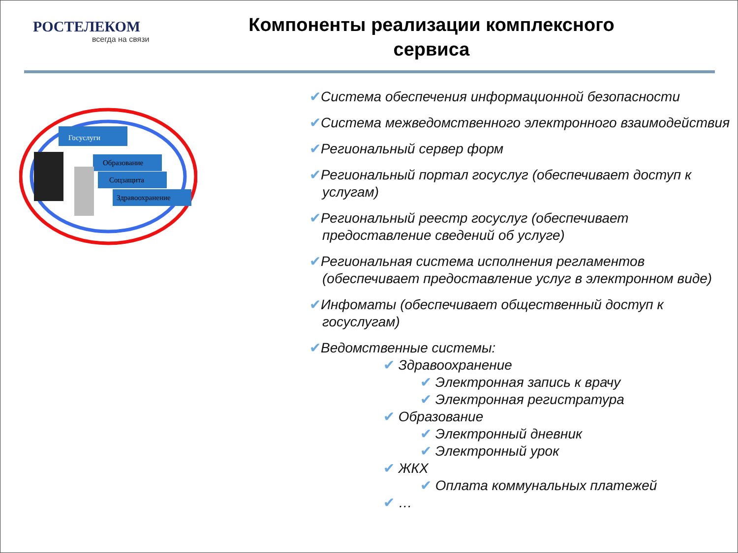РОСТЕЛЕКОМ
всегда на связи
Компоненты реализации комплексного сервиса
Госуслуги
Образование
Соцзащита
Здравоохранение
✔Система обеспечения информационной безопасности
✔Система межведомственного электронного взаимодействия
✔Региональный сервер форм
✔Региональный портал госуслуг (обеспечивает доступ к услугам)
✔Региональный реестр госуслуг (обеспечивает предоставление сведений об услуге)
✔Региональная система исполнения регламентов (обеспечивает предоставление услуг в электронном виде)
✔Инфоматы (обеспечивает общественный доступ к госуслугам)
✔Ведомственные системы:
✔ Здравоохранение
✔ Электронная запись к врачу
✔ Электронная регистратура
✔ Образование
✔ Электронный дневник
✔ Электронный урок
✔ ЖКХ
✔ Оплата коммунальных платежей
✔ …